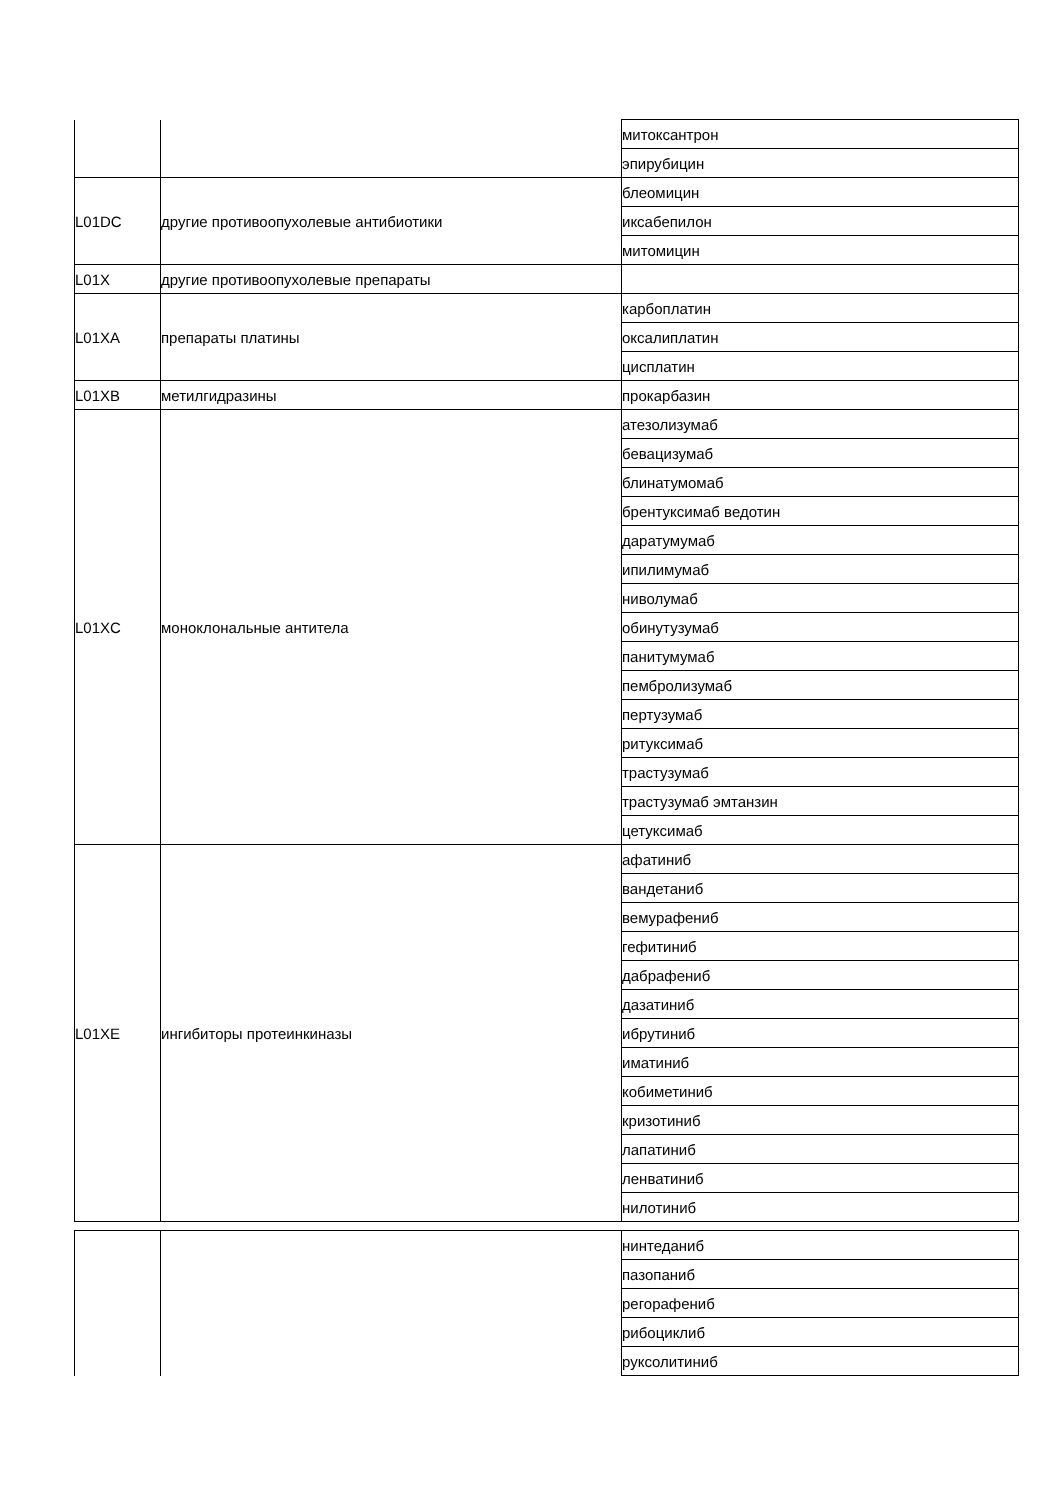| | | митоксантрон |
| | | эпирубицин |
| L01DC | другие противоопухолевые антибиотики | блеомицин |
| | | иксабепилон |
| | | митомицин |
| L01X | другие противоопухолевые препараты | |
| L01XA | препараты платины | карбоплатин |
| | | оксалиплатин |
| | | цисплатин |
| L01XB | метилгидразины | прокарбазин |
| L01XC | моноклональные антитела | атезолизумаб |
| | | бевацизумаб |
| | | блинатумомаб |
| | | брентуксимаб ведотин |
| | | даратумумаб |
| | | ипилимумаб |
| | | ниволумаб |
| | | обинутузумаб |
| | | панитумумаб |
| | | пембролизумаб |
| | | пертузумаб |
| | | ритуксимаб |
| | | трастузумаб |
| | | трастузумаб эмтанзин |
| | | цетуксимаб |
| L01XE | ингибиторы протеинкиназы | афатиниб |
| | | вандетаниб |
| | | вемурафениб |
| | | гефитиниб |
| | | дабрафениб |
| | | дазатиниб |
| | | ибрутиниб |
| | | иматиниб |
| | | кобиметиниб |
| | | кризотиниб |
| | | лапатиниб |
| | | ленватиниб |
| | | нилотиниб |
| | | нинтеданиб |
| | | пазопаниб |
| | | регорафениб |
| | | рибоциклиб |
| | | руксолитиниб |